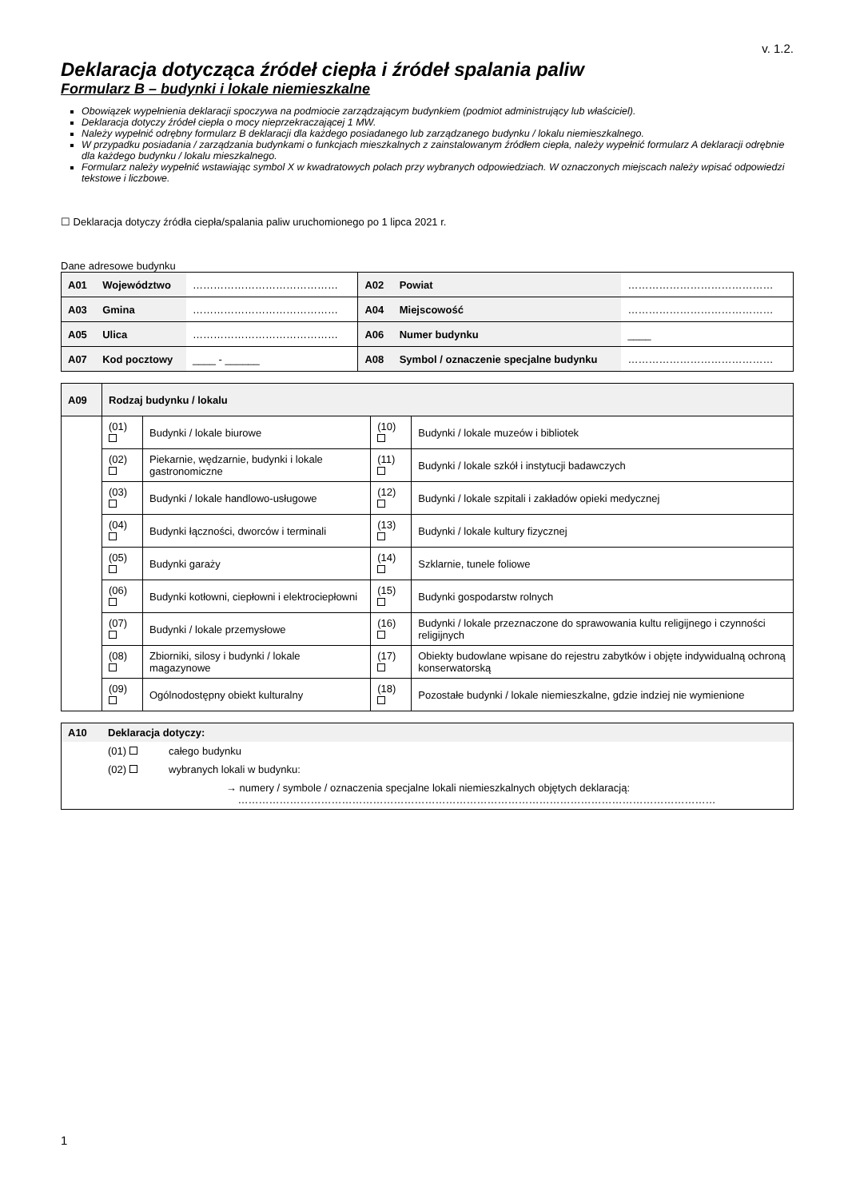v. 1.2.
Deklaracja dotycząca źródeł ciepła i źródeł spalania paliw
Formularz B – budynki i lokale niemieszkalne
Obowiązek wypełnienia deklaracji spoczywa na podmiocie zarządzającym budynkiem (podmiot administrujący lub właściciel).
Deklaracja dotyczy źródeł ciepła o mocy nieprzekraczającej 1 MW.
Należy wypełnić odrębny formularz B deklaracji dla każdego posiadanego lub zarządzanego budynku / lokalu niemieszkalnego.
W przypadku posiadania / zarządzania budynkami o funkcjach mieszkalnych z zainstalowanym źródłem ciepła, należy wypełnić formularz A deklaracji odrębnie dla każdego budynku / lokalu mieszkalnego.
Formularz należy wypełnić wstawiając symbol X w kwadratowych polach przy wybranych odpowiedziach. W oznaczonych miejscach należy wpisać odpowiedzi tekstowe i liczbowe.
☐ Deklaracja dotyczy źródła ciepła/spalania paliw uruchomionego po 1 lipca 2021 r.
Dane adresowe budynku
| A01 | Województwo | …………………………………… | A02 | Powiat | …………………………………… |
| A03 | Gmina | …………………………………… | A04 | Miejscowość | …………………………………… |
| A05 | Ulica | …………………………………… | A06 | Numer budynku | ____ |
| A07 | Kod pocztowy | ____ - ______ | A08 | Symbol / oznaczenie specjalne budynku | …………………………………… |
| A09 | Rodzaj budynku / lokalu | | | |
| | (01) | Budynki / lokale biurowe | (10) | Budynki / lokale muzeów i bibliotek |
| | (02) | Piekarnie, wędzarnie, budynki i lokale gastronomiczne | (11) | Budynki / lokale szkół i instytucji badawczych |
| | (03) | Budynki / lokale handlowo-usługowe | (12) | Budynki / lokale szpitali i zakładów opieki medycznej |
| | (04) | Budynki łączności, dworców i terminali | (13) | Budynki / lokale kultury fizycznej |
| | (05) | Budynki garaży | (14) | Szklarnie, tunele foliowe |
| | (06) | Budynki kotłowni, ciepłowni i elektrociepłowni | (15) | Budynki gospodarstw rolnych |
| | (07) | Budynki / lokale przemysłowe | (16) | Budynki / lokale przeznaczone do sprawowania kultu religijnego i czynności religijnych |
| | (08) | Zbiorniki, silosy i budynki / lokale magazynowe | (17) | Obiekty budowlane wpisane do rejestru zabytków i objęte indywidualną ochroną konserwatorską |
| | (09) | Ogólnodostępny obiekt kulturalny | (18) | Pozostałe budynki / lokale niemieszkalne, gdzie indziej nie wymienione |
| A10 | Deklaracja dotyczy: | |
| | (01) | całego budynku |
| | (02) | wybranych lokali w budynku: |
| | | → numery / symbole / oznaczenia specjalne lokali niemieszkalnych objętych deklaracją: ………………………………………………………………………………………………………………………… |
1